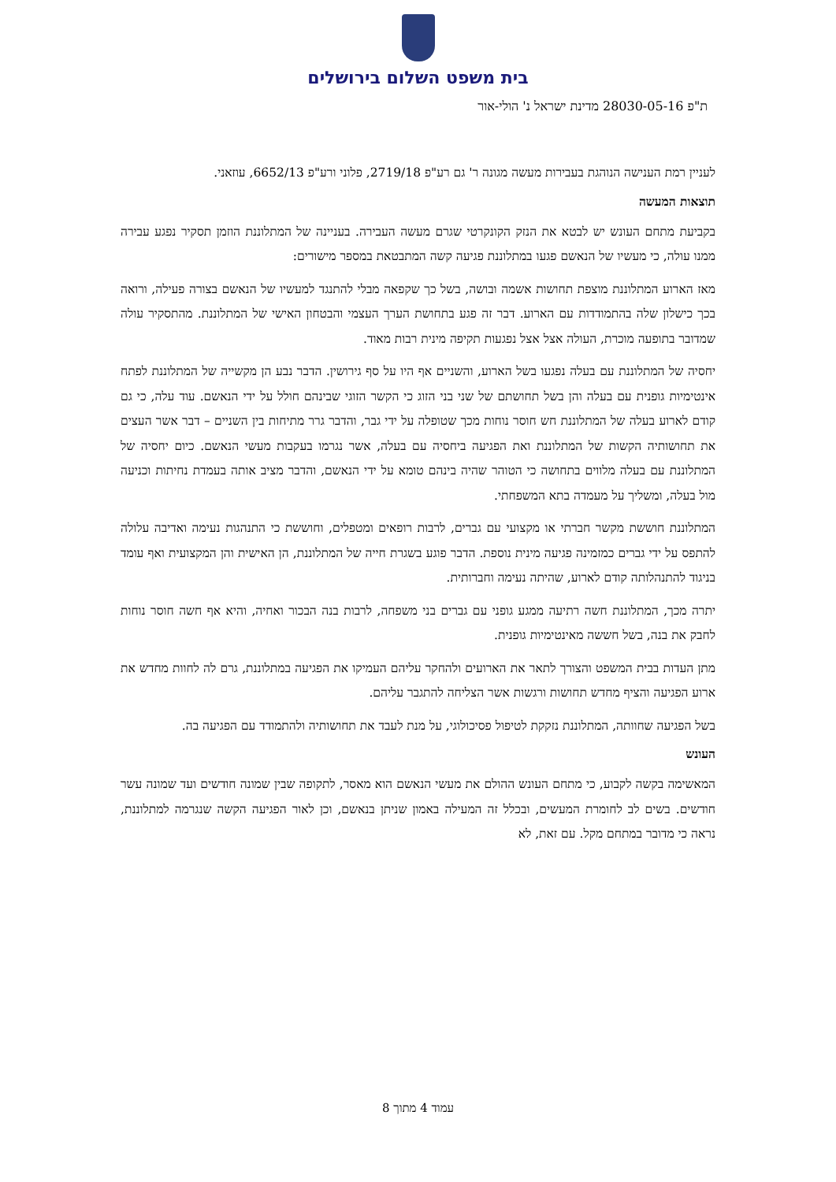בית משפט השלום בירושלים
ת"פ 28030-05-16 מדינת ישראל נ' הולי-אור
לעניין רמת הענישה הנוהגת בעבירות מעשה מגונה ר' גם רע"פ 2719/18, פלוני ורע"פ 6652/13, עוזאני.
תוצאות המעשה
בקביעת מתחם העונש יש לבטא את הנזק הקונקרטי שגרם מעשה העבירה. בעניינה של המתלוננת הוזמן תסקיר נפגע עבירה ממנו עולה, כי מעשיו של הנאשם פגעו במתלוננת פגיעה קשה המתבטאת במספר מישורים:
מאז הארוע המתלוננת מוצפת תחושות אשמה ובושה, בשל כך שקפאה מבלי להתנגד למעשיו של הנאשם בצורה פעילה, ורואה בכך כישלון שלה בהתמודדות עם הארוע. דבר זה פגע בתחושת הערך העצמי והבטחון האישי של המתלוננת. מהתסקיר עולה שמדובר בתופעה מוכרת, העולה אצל אצל נפגעות תקיפה מינית רבות מאוד.
יחסיה של המתלוננת עם בעלה נפגעו בשל הארוע, והשניים אף היו על סף גירושין. הדבר נבע הן מקשייה של המתלוננת לפתח אינטימיות גופנית עם בעלה והן בשל תחושתם של שני בני הזוג כי הקשר הזוגי שבינהם חולל על ידי הנאשם. עוד עלה, כי גם קודם לארוע בעלה של המתלוננת חש חוסר נוחות מכך שטופלה על ידי גבר, והדבר גרר מתיחות בין השניים – דבר אשר העצים את תחושותיה הקשות של המתלוננת ואת הפגיעה ביחסיה עם בעלה, אשר נגרמו בעקבות מעשי הנאשם. כיום יחסיה של המתלוננת עם בעלה מלווים בתחושה כי הטוהר שהיה בינהם טומא על ידי הנאשם, והדבר מציב אותה בעמדת נחיתות וכניעה מול בעלה, ומשליך על מעמדה בתא המשפחתי.
המתלוננת חוששת מקשר חברתי או מקצועי עם גברים, לרבות רופאים ומטפלים, וחוששת כי התנהגות נעימה ואדיבה עלולה להתפס על ידי גברים כמזמינה פגיעה מינית נוספת. הדבר פוגע בשגרת חייה של המתלוננת, הן האישית והן המקצועית ואף עומד בניגוד להתנהלותה קודם לארוע, שהיתה נעימה וחברותית.
יתרה מכך, המתלוננת חשה רתיעה ממגע גופני עם גברים בני משפחה, לרבות בנה הבכור ואחיה, והיא אף חשה חוסר נוחות לחבק את בנה, בשל חששה מאינטימיות גופנית.
מתן העדות בבית המשפט והצורך לתאר את הארועים ולהחקר עליהם העמיקו את הפגיעה במתלוננת, גרם לה לחוות מחדש את ארוע הפגיעה והציף מחדש תחושות ורגשות אשר הצליחה להתגבר עליהם.
בשל הפגיעה שחוותה, המתלוננת נזקקת לטיפול פסיכולוגי, על מנת לעבד את תחושותיה ולהתמודד עם הפגיעה בה.
העונש
המאשימה בקשה לקבוע, כי מתחם העונש ההולם את מעשי הנאשם הוא מאסר, לתקופה שבין שמונה חודשים ועד שמונה עשר חודשים. בשים לב לחומרת המעשים, ובכלל זה המעילה באמון שניתן בנאשם, וכן לאור הפגיעה הקשה שנגרמה למתלוננת, נראה כי מדובר במתחם מקל. עם זאת, לא
עמוד 4 מתוך 8